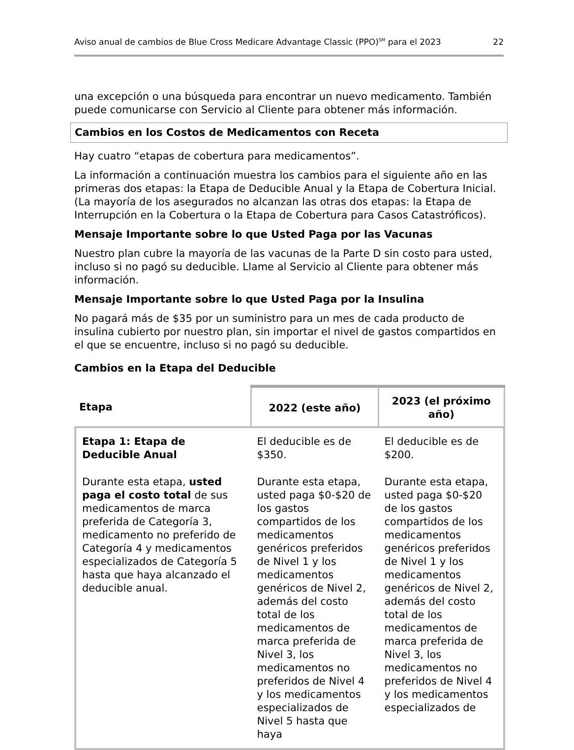Aviso anual de cambios de Blue Cross Medicare Advantage Classic (PPO)<sup>SM</sup> para el 2023 22
una excepción o una búsqueda para encontrar un nuevo medicamento. También puede comunicarse con Servicio al Cliente para obtener más información.
Cambios en los Costos de Medicamentos con Receta
Hay cuatro “etapas de cobertura para medicamentos”.
La información a continuación muestra los cambios para el siguiente año en las primeras dos etapas: la Etapa de Deducible Anual y la Etapa de Cobertura Inicial. (La mayoría de los asegurados no alcanzan las otras dos etapas: la Etapa de Interrupción en la Cobertura o la Etapa de Cobertura para Casos Catastróficos).
Mensaje Importante sobre lo que Usted Paga por las Vacunas
Nuestro plan cubre la mayoría de las vacunas de la Parte D sin costo para usted, incluso si no pagó su deducible. Llame al Servicio al Cliente para obtener más información.
Mensaje Importante sobre lo que Usted Paga por la Insulina
No pagará más de $35 por un suministro para un mes de cada producto de insulina cubierto por nuestro plan, sin importar el nivel de gastos compartidos en el que se encuentre, incluso si no pagó su deducible.
Cambios en la Etapa del Deducible
| Etapa | 2022 (este año) | 2023 (el próximo año) |
| --- | --- | --- |
| Etapa 1: Etapa de Deducible Anual | El deducible es de $350. | El deducible es de $200. |
| Durante esta etapa, usted paga el costo total de sus medicamentos de marca preferida de Categoría 3, medicamento no preferido de Categoría 4 y medicamentos especializados de Categoría 5 hasta que haya alcanzado el deducible anual. | Durante esta etapa, usted paga $0-$20 de los gastos compartidos de los medicamentos genéricos preferidos de Nivel 1 y los medicamentos genéricos de Nivel 2, además del costo total de los medicamentos de marca preferida de Nivel 3, los medicamentos no preferidos de Nivel 4 y los medicamentos especializados de Nivel 5 hasta que haya | Durante esta etapa, usted paga $0-$20 de los gastos compartidos de los medicamentos genéricos preferidos de Nivel 1 y los medicamentos genéricos de Nivel 2, además del costo total de los medicamentos de marca preferida de Nivel 3, los medicamentos no preferidos de Nivel 4 y los medicamentos especializados de |